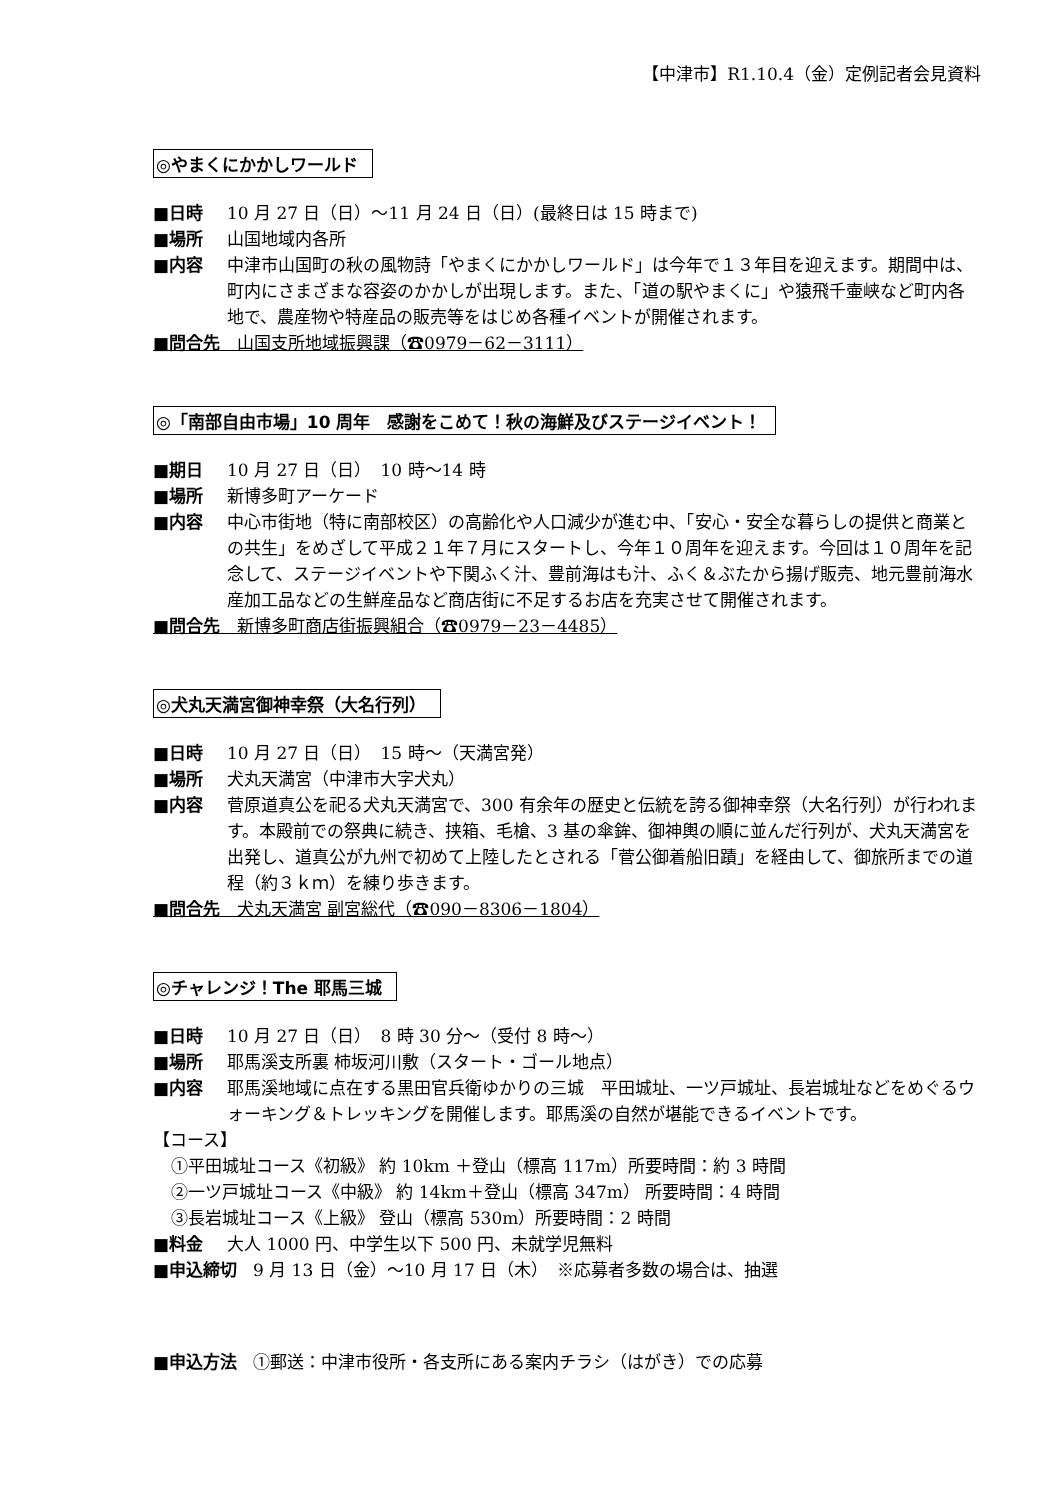【中津市】R1.10.4（金）定例記者会見資料
◎やまくにかかしワールド
■日時 10 月 27 日（日）～11 月 24 日（日）(最終日は 15 時まで)
■場所 山国地域内各所
■内容 中津市山国町の秋の風物詩「やまくにかかしワールド」は今年で１３年目を迎えます。期間中は、町内にさまざまな容姿のかかしが出現します。また、「道の駅やまくに」や猿飛千壷峡など町内各地で、農産物や特産品の販売等をはじめ各種イベントが開催されます。
■問合先　山国支所地域振興課（☎0979－62－3111）
◎「南部自由市場」10 周年　感謝をこめて！秋の海鮮及びステージイベント！
■期日 10 月 27 日（日）　10 時～14 時
■場所 新博多町アーケード
■内容 中心市街地（特に南部校区）の高齢化や人口減少が進む中、「安心・安全な暮らしの提供と商業との共生」をめざして平成２１年７月にスタートし、今年１０周年を迎えます。今回は１０周年を記念して、ステージイベントや下関ふく汁、豊前海はも汁、ふく＆ぶたから揚げ販売、地元豊前海水産加工品などの生鮮産品など商店街に不足するお店を充実させて開催されます。
■問合先　新博多町商店街振興組合（☎0979－23－4485）
◎犬丸天満宮御神幸祭（大名行列）
■日時 10 月 27 日（日）　15 時～（天満宮発）
■場所 犬丸天満宮（中津市大字犬丸）
■内容 菅原道真公を祀る犬丸天満宮で、300 有余年の歴史と伝統を誇る御神幸祭（大名行列）が行われます。本殿前での祭典に続き、挟箱、毛槍、3 基の傘鉾、御神輿の順に並んだ行列が、犬丸天満宮を出発し、道真公が九州で初めて上陸したとされる「菅公御着船旧蹟」を経由して、御旅所までの道程（約３ｋｍ）を練り歩きます。
■問合先　犬丸天満宮 副宮総代（☎090－8306－1804）
◎チャレンジ！The 耶馬三城
■日時 10 月 27 日（日）　8 時 30 分～（受付 8 時～）
■場所 耶馬溪支所裏 柿坂河川敷（スタート・ゴール地点）
■内容 耶馬溪地域に点在する黒田官兵衛ゆかりの三城　平田城址、一ツ戸城址、長岩城址などをめぐるウォーキング＆トレッキングを開催します。耶馬溪の自然が堪能できるイベントです。
【コース】
①平田城址コース《初級》 約 10km ＋登山（標高 117m）所要時間：約 3 時間
②一ツ戸城址コース《中級》 約 14km＋登山（標高 347m） 所要時間：4 時間
③長岩城址コース《上級》 登山（標高 530m）所要時間：2 時間
■料金 大人 1000 円、中学生以下 500 円、未就学児無料
■申込締切 9 月 13 日（金）～10 月 17 日（木）　※応募者多数の場合は、抽選
■申込方法 ①郵送：中津市役所・各支所にある案内チラシ（はがき）での応募